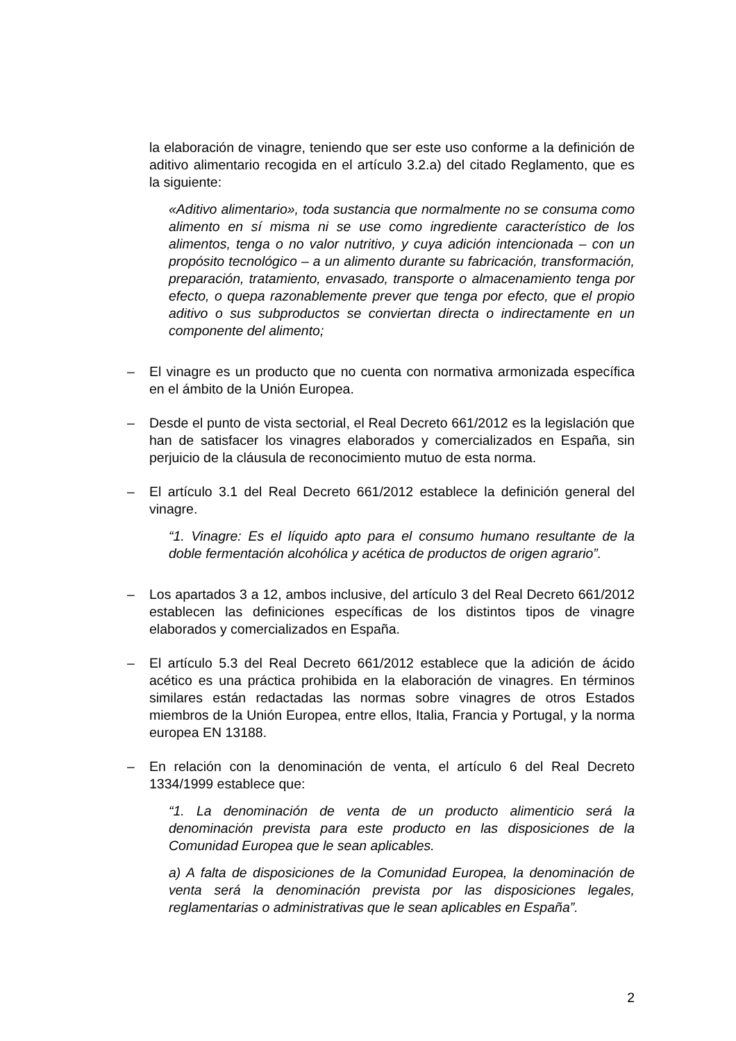la elaboración de vinagre, teniendo que ser este uso conforme a la definición de aditivo alimentario recogida en el artículo 3.2.a) del citado Reglamento, que es la siguiente:
«Aditivo alimentario», toda sustancia que normalmente no se consuma como alimento en sí misma ni se use como ingrediente característico de los alimentos, tenga o no valor nutritivo, y cuya adición intencionada – con un propósito tecnológico – a un alimento durante su fabricación, transformación, preparación, tratamiento, envasado, transporte o almacenamiento tenga por efecto, o quepa razonablemente prever que tenga por efecto, que el propio aditivo o sus subproductos se conviertan directa o indirectamente en un componente del alimento;
– El vinagre es un producto que no cuenta con normativa armonizada específica en el ámbito de la Unión Europea.
– Desde el punto de vista sectorial, el Real Decreto 661/2012 es la legislación que han de satisfacer los vinagres elaborados y comercializados en España, sin perjuicio de la cláusula de reconocimiento mutuo de esta norma.
– El artículo 3.1 del Real Decreto 661/2012 establece la definición general del vinagre.
“1. Vinagre: Es el líquido apto para el consumo humano resultante de la doble fermentación alcohólica y acética de productos de origen agrario”.
– Los apartados 3 a 12, ambos inclusive, del artículo 3 del Real Decreto 661/2012 establecen las definiciones específicas de los distintos tipos de vinagre elaborados y comercializados en España.
– El artículo 5.3 del Real Decreto 661/2012 establece que la adición de ácido acético es una práctica prohibida en la elaboración de vinagres. En términos similares están redactadas las normas sobre vinagres de otros Estados miembros de la Unión Europea, entre ellos, Italia, Francia y Portugal, y la norma europea EN 13188.
– En relación con la denominación de venta, el artículo 6 del Real Decreto 1334/1999 establece que:
“1. La denominación de venta de un producto alimenticio será la denominación prevista para este producto en las disposiciones de la Comunidad Europea que le sean aplicables.
a) A falta de disposiciones de la Comunidad Europea, la denominación de venta será la denominación prevista por las disposiciones legales, reglamentarias o administrativas que le sean aplicables en España”.
2